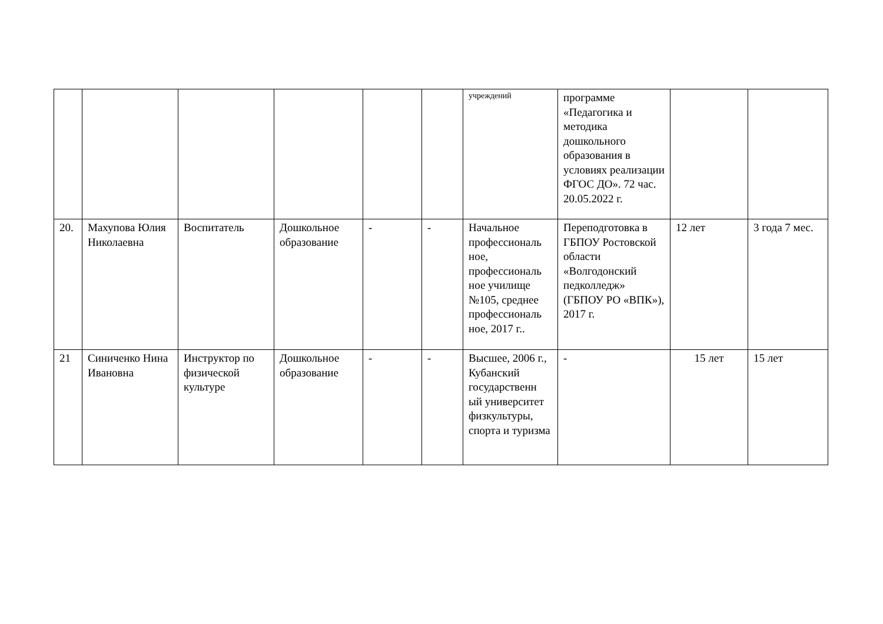| | | | | | | учреждений | программе «Педагогика и методика дошкольного образования в условиях реализации ФГОС ДО». 72 час. 20.05.2022 г. | | |
| 20. | Махупова Юлия Николаевна | Воспитатель | Дошкольное образование | - | - | Начальное профессиональ ное, профессиональ ное училище №105, среднее профессиональ ное, 2017 г.. | Переподготовка в ГБПОУ Ростовской области «Волгодонский педколледж» (ГБПОУ РО «ВПК»), 2017 г. | 12 лет | 3 года 7 мес. |
| 21 | Синиченко Нина Ивановна | Инструктор по физической культуре | Дошкольное образование | - | - | Высшее, 2006 г., Кубанский государственн ый университет физкультуры, спорта и туризма | - | 15 лет | 15 лет |